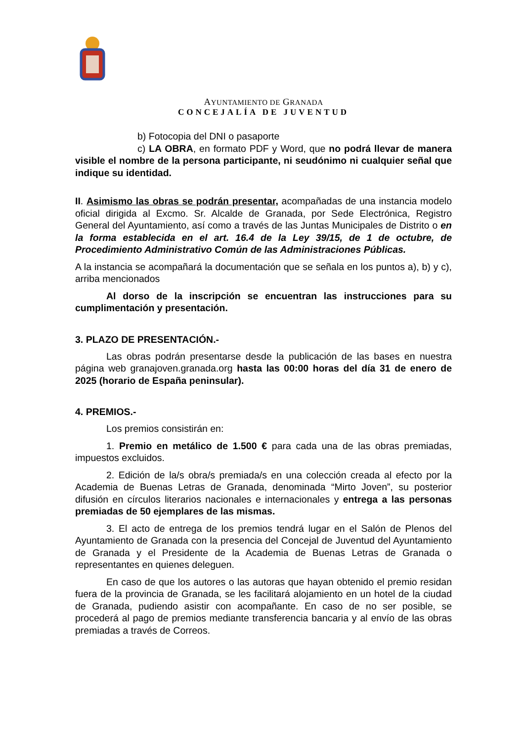AYUNTAMIENTO DE GRANADA
CONCEJALÍA DE JUVENTUD
b) Fotocopia del DNI o pasaporte
c) LA OBRA, en formato PDF y Word, que no podrá llevar de manera visible el nombre de la persona participante, ni seudónimo ni cualquier señal que indique su identidad.
II. Asimismo las obras se podrán presentar, acompañadas de una instancia modelo oficial dirigida al Excmo. Sr. Alcalde de Granada, por Sede Electrónica, Registro General del Ayuntamiento, así como a través de las Juntas Municipales de Distrito o en la forma establecida en el art. 16.4 de la Ley 39/15, de 1 de octubre, de Procedimiento Administrativo Común de las Administraciones Públicas.
A la instancia se acompañará la documentación que se señala en los puntos a), b) y c), arriba mencionados
Al dorso de la inscripción se encuentran las instrucciones para su cumplimentación y presentación.
3. PLAZO DE PRESENTACIÓN.-
Las obras podrán presentarse desde la publicación de las bases en nuestra página web granajoven.granada.org hasta las 00:00 horas del día 31 de enero de 2025 (horario de España peninsular).
4. PREMIOS.-
Los premios consistirán en:
1. Premio en metálico de 1.500 € para cada una de las obras premiadas, impuestos excluidos.
2. Edición de la/s obra/s premiada/s en una colección creada al efecto por la Academia de Buenas Letras de Granada, denominada “Mirto Joven”, su posterior difusión en círculos literarios nacionales e internacionales y entrega a las personas premiadas de 50 ejemplares de las mismas.
3. El acto de entrega de los premios tendrá lugar en el Salón de Plenos del Ayuntamiento de Granada con la presencia del Concejal de Juventud del Ayuntamiento de Granada y el Presidente de la Academia de Buenas Letras de Granada o representantes en quienes deleguen.
En caso de que los autores o las autoras que hayan obtenido el premio residan fuera de la provincia de Granada, se les facilitará alojamiento en un hotel de la ciudad de Granada, pudiendo asistir con acompañante. En caso de no ser posible, se procederá al pago de premios mediante transferencia bancaria y al envío de las obras premiadas a través de Correos.